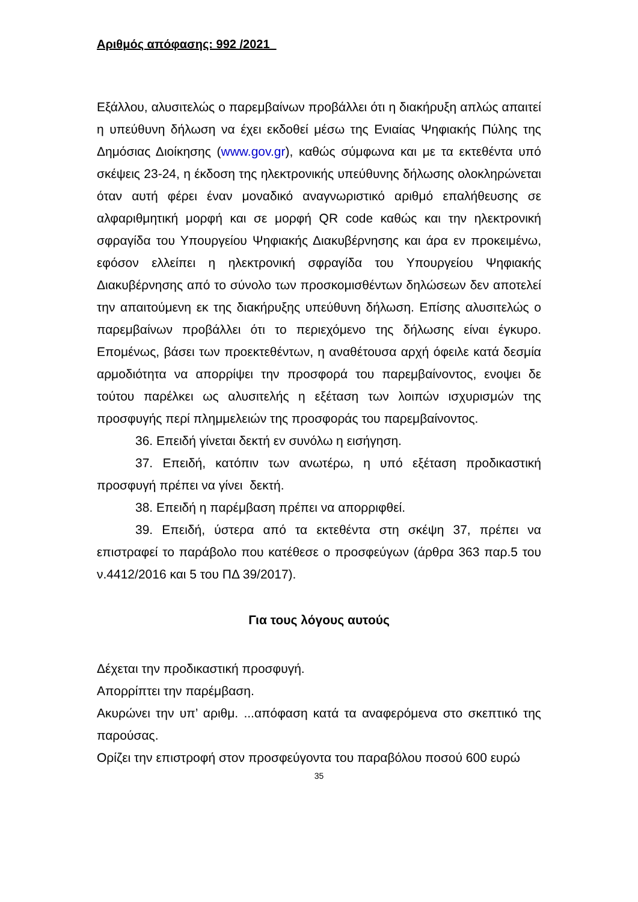Αριθμός απόφασης: 992 /2021
Εξάλλου, αλυσιτελώς ο παρεμβαίνων προβάλλει ότι η διακήρυξη απλώς απαιτεί η υπεύθυνη δήλωση να έχει εκδοθεί μέσω της Ενιαίας Ψηφιακής Πύλης της Δημόσιας Διοίκησης (www.gov.gr), καθώς σύμφωνα και με τα εκτεθέντα υπό σκέψεις 23-24, η έκδοση της ηλεκτρονικής υπεύθυνης δήλωσης ολοκληρώνεται όταν αυτή φέρει έναν μοναδικό αναγνωριστικό αριθμό επαλήθευσης σε αλφαριθμητική μορφή και σε μορφή QR code καθώς και την ηλεκτρονική σφραγίδα του Υπουργείου Ψηφιακής Διακυβέρνησης και άρα εν προκειμένω, εφόσον ελλείπει η ηλεκτρονική σφραγίδα του Υπουργείου Ψηφιακής Διακυβέρνησης από το σύνολο των προσκομισθέντων δηλώσεων δεν αποτελεί την απαιτούμενη εκ της διακήρυξης υπεύθυνη δήλωση. Επίσης αλυσιτελώς ο παρεμβαίνων προβάλλει ότι το περιεχόμενο της δήλωσης είναι έγκυρο. Επομένως, βάσει των προεκτεθέντων, η αναθέτουσα αρχή όφειλε κατά δεσμία αρμοδιότητα να απορρίψει την προσφορά του παρεμβαίνοντος, ενοψει δε τούτου παρέλκει ως αλυσιτελής η εξέταση των λοιπών ισχυρισμών της προσφυγής περί πλημμελειών της προσφοράς του παρεμβαίνοντος.
36. Επειδή γίνεται δεκτή εν συνόλω η εισήγηση.
37. Επειδή, κατόπιν των ανωτέρω, η υπό εξέταση προδικαστική προσφυγή πρέπει να γίνει δεκτή.
38. Επειδή η παρέμβαση πρέπει να απορριφθεί.
39. Επειδή, ύστερα από τα εκτεθέντα στη σκέψη 37, πρέπει να επιστραφεί το παράβολο που κατέθεσε ο προσφεύγων (άρθρα 363 παρ.5 του ν.4412/2016 και 5 του ΠΔ 39/2017).
Για τους λόγους αυτούς
Δέχεται την προδικαστική προσφυγή.
Απορρίπτει την παρέμβαση.
Ακυρώνει την υπ’ αριθμ. ...απόφαση κατά τα αναφερόμενα στο σκεπτικό της παρούσας.
Ορίζει την επιστροφή στον προσφεύγοντα του παραβόλου ποσού 600 ευρώ
35